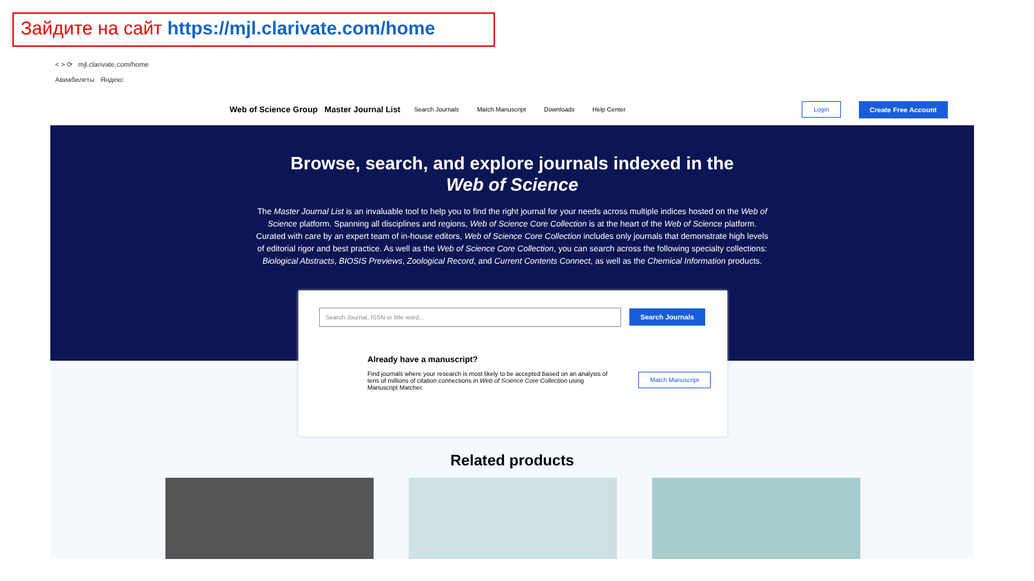Зайдите на сайт https://mjl.clarivate.com/home
< > ⟳ mjl.clarivate.com/home
Авиабилеты Яндекс
Web of Science Group Master Journal List Search Journals Match Manuscript Downloads Help Center Login Create Free Account
Browse, search, and explore journals indexed in the
Web of Science
The Master Journal List is an invaluable tool to help you to find the right journal for your needs across multiple indices hosted on the Web of Science platform. Spanning all disciplines and regions, Web of Science Core Collection is at the heart of the Web of Science platform. Curated with care by an expert team of in-house editors, Web of Science Core Collection includes only journals that demonstrate high levels of editorial rigor and best practice. As well as the Web of Science Core Collection, you can search across the following specialty collections: Biological Abstracts, BIOSIS Previews, Zoological Record, and Current Contents Connect, as well as the Chemical Information products.
Search Journal, ISSN or title word... Search Journals
Already have a manuscript?
Find journals where your research is most likely to be accepted based on an analysis of tens of millions of citation connections in Web of Science Core Collection using Manuscript Matcher.
Match Manuscript
Related products